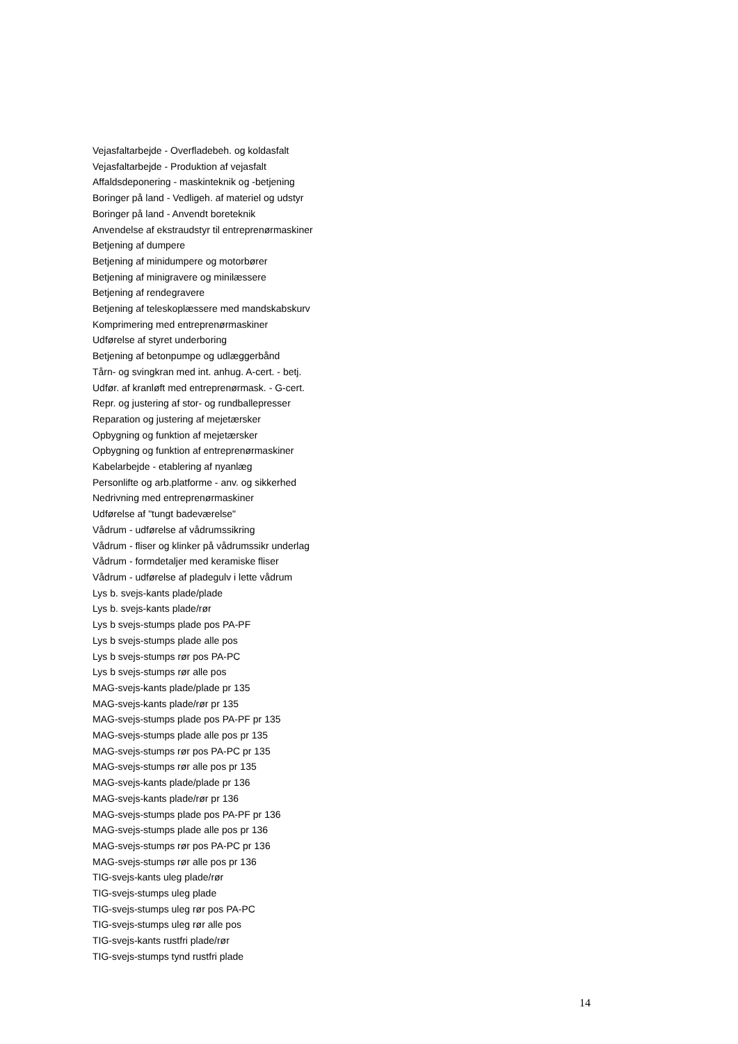Vejasfaltarbejde - Overfladebeh. og koldasfalt
Vejasfaltarbejde - Produktion af vejasfalt
Affaldsdeponering - maskinteknik og -betjening
Boringer på land - Vedligeh. af materiel og udstyr
Boringer på land - Anvendt boreteknik
Anvendelse af ekstraudstyr til entreprenørmaskiner
Betjening af dumpere
Betjening af minidumpere og motorbører
Betjening af minigravere og minilæssere
Betjening af rendegravere
Betjening af teleskoplæssere med mandskabskurv
Komprimering med entreprenørmaskiner
Udførelse af styret underboring
Betjening af betonpumpe og udlæggerbånd
Tårn- og svingkran med int. anhug. A-cert. - betj.
Udfør. af kranløft med entreprenørmask. - G-cert.
Repr. og justering af stor- og rundballepresser
Reparation og justering af mejetærsker
Opbygning og funktion af mejetærsker
Opbygning og funktion af entreprenørmaskiner
Kabelarbejde - etablering af nyanlæg
Personlifte og arb.platforme - anv. og sikkerhed
Nedrivning med entreprenørmaskiner
Udførelse af "tungt badeværelse"
Vådrum - udførelse af vådrumssikring
Vådrum - fliser og klinker på vådrumssikr underlag
Vådrum - formdetaljer med keramiske fliser
Vådrum - udførelse af pladegulv i lette vådrum
Lys b. svejs-kants plade/plade
Lys b. svejs-kants plade/rør
Lys b svejs-stumps plade pos PA-PF
Lys b svejs-stumps plade alle pos
Lys b svejs-stumps rør pos PA-PC
Lys b svejs-stumps rør alle pos
MAG-svejs-kants plade/plade pr 135
MAG-svejs-kants plade/rør pr 135
MAG-svejs-stumps plade pos PA-PF pr 135
MAG-svejs-stumps plade alle pos pr 135
MAG-svejs-stumps rør pos PA-PC pr 135
MAG-svejs-stumps rør alle pos pr 135
MAG-svejs-kants plade/plade pr 136
MAG-svejs-kants plade/rør pr 136
MAG-svejs-stumps plade pos PA-PF pr 136
MAG-svejs-stumps plade alle pos pr 136
MAG-svejs-stumps rør pos PA-PC pr 136
MAG-svejs-stumps rør alle pos pr 136
TIG-svejs-kants uleg plade/rør
TIG-svejs-stumps uleg plade
TIG-svejs-stumps uleg rør pos PA-PC
TIG-svejs-stumps uleg rør alle pos
TIG-svejs-kants rustfri plade/rør
TIG-svejs-stumps tynd rustfri plade
14